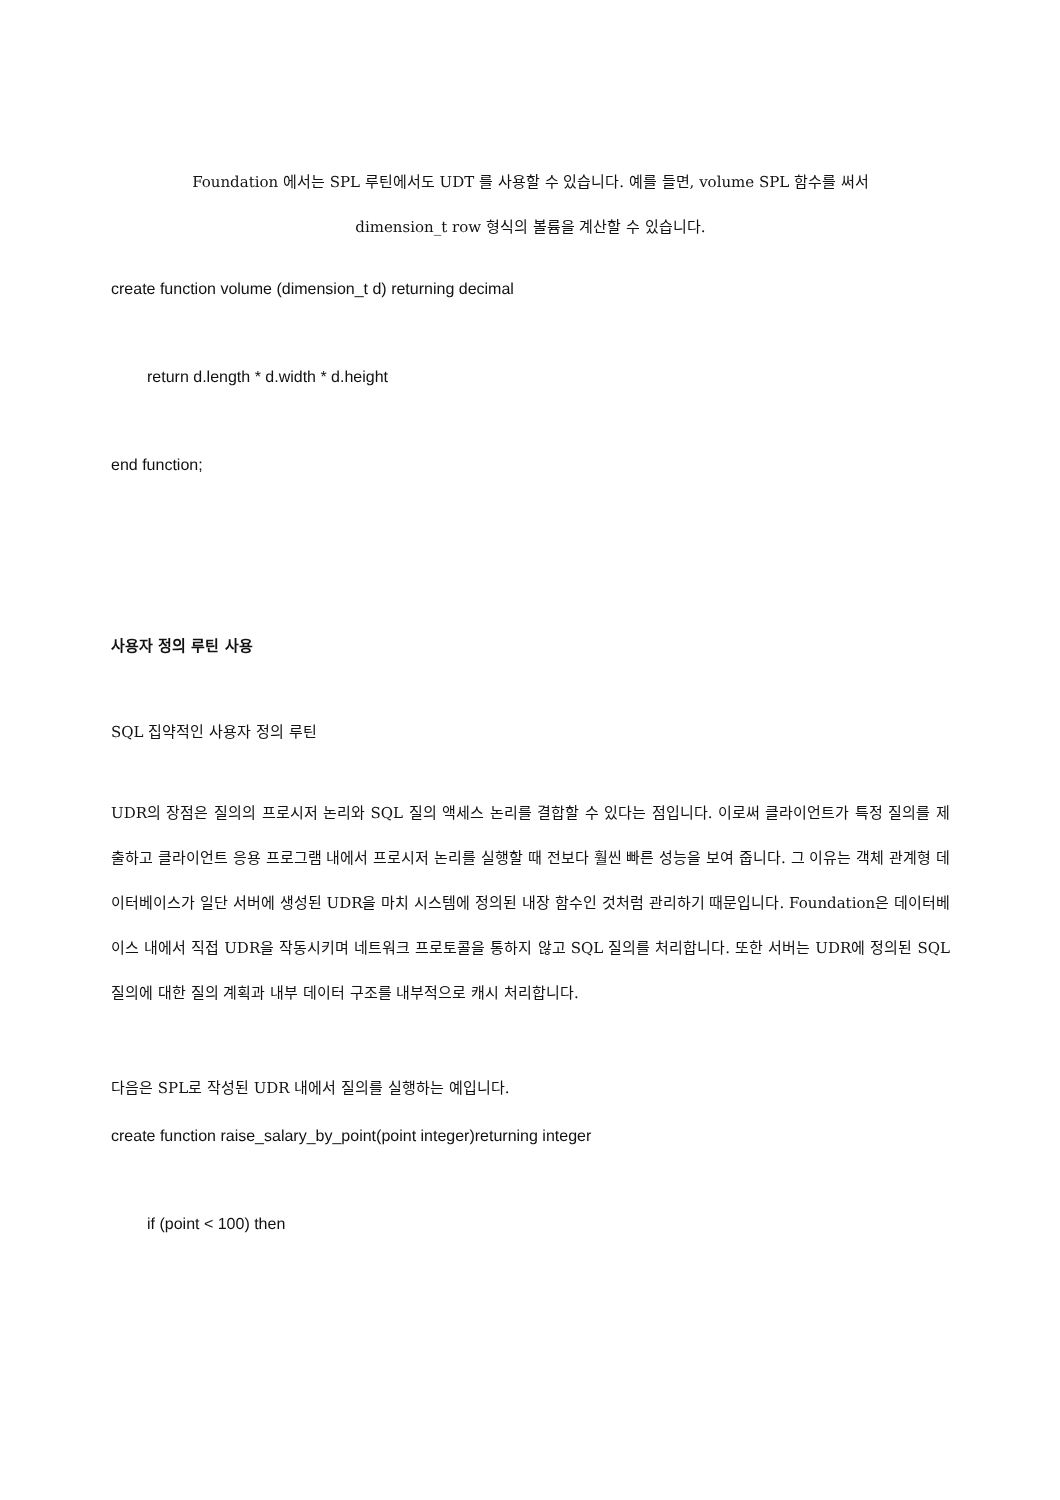Foundation 에서는 SPL 루틴에서도 UDT 를 사용할 수 있습니다. 예를 들면, volume SPL 함수를 써서
dimension_t row 형식의 볼륨을 계산할 수 있습니다.
create function volume (dimension_t d) returning decimal
return d.length * d.width * d.height
end function;
사용자 정의 루틴 사용
SQL 집약적인 사용자 정의 루틴
UDR의 장점은 질의의 프로시저 논리와 SQL 질의 액세스 논리를 결합할 수 있다는 점입니다. 이로써 클라이언트가 특정 질의를 제출하고 클라이언트 응용 프로그램 내에서 프로시저 논리를 실행할 때 전보다 훨씬 빠른 성능을 보여 줍니다. 그 이유는 객체 관계형 데이터베이스가 일단 서버에 생성된 UDR을 마치 시스템에 정의된 내장 함수인 것처럼 관리하기 때문입니다. Foundation은 데이터베이스 내에서 직접 UDR을 작동시키며 네트워크 프로토콜을 통하지 않고 SQL 질의를 처리합니다. 또한 서버는 UDR에 정의된 SQL 질의에 대한 질의 계획과 내부 데이터 구조를 내부적으로 캐시 처리합니다.
다음은 SPL로 작성된 UDR 내에서 질의를 실행하는 예입니다.
create function raise_salary_by_point(point integer)returning integer
if (point < 100) then